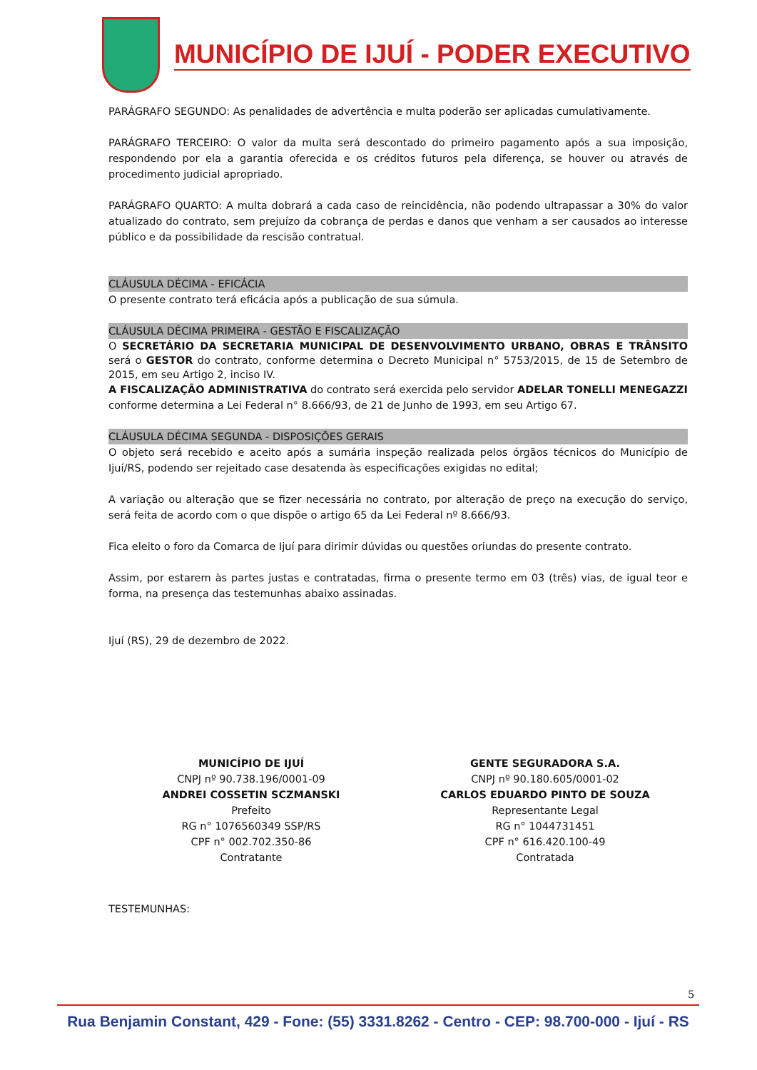MUNICÍPIO DE IJUÍ - PODER EXECUTIVO
PARÁGRAFO SEGUNDO: As penalidades de advertência e multa poderão ser aplicadas cumulativamente.
PARÁGRAFO TERCEIRO: O valor da multa será descontado do primeiro pagamento após a sua imposição, respondendo por ela a garantia oferecida e os créditos futuros pela diferença, se houver ou através de procedimento judicial apropriado.
PARÁGRAFO QUARTO: A multa dobrará a cada caso de reincidência, não podendo ultrapassar a 30% do valor atualizado do contrato, sem prejuízo da cobrança de perdas e danos que venham a ser causados ao interesse público e da possibilidade da rescisão contratual.
CLÁUSULA DÉCIMA - EFICÁCIA
O presente contrato terá eficácia após a publicação de sua súmula.
CLÁUSULA DÉCIMA PRIMEIRA - GESTÃO E FISCALIZAÇÃO
O SECRETÁRIO DA SECRETARIA MUNICIPAL DE DESENVOLVIMENTO URBANO, OBRAS E TRÂNSITO será o GESTOR do contrato, conforme determina o Decreto Municipal n° 5753/2015, de 15 de Setembro de 2015, em seu Artigo 2, inciso IV.
A FISCALIZAÇÃO ADMINISTRATIVA do contrato será exercida pelo servidor ADELAR TONELLI MENEGAZZI conforme determina a Lei Federal n° 8.666/93, de 21 de Junho de 1993, em seu Artigo 67.
CLÁUSULA DÉCIMA SEGUNDA - DISPOSIÇÕES GERAIS
O objeto será recebido e aceito após a sumária inspeção realizada pelos órgãos técnicos do Município de Ijuí/RS, podendo ser rejeitado case desatenda às especificações exigidas no edital;
A variação ou alteração que se fizer necessária no contrato, por alteração de preço na execução do serviço, será feita de acordo com o que dispõe o artigo 65 da Lei Federal nº 8.666/93.
Fica eleito o foro da Comarca de Ijuí para dirimir dúvidas ou questões oriundas do presente contrato.
Assim, por estarem às partes justas e contratadas, firma o presente termo em 03 (três) vias, de igual teor e forma, na presença das testemunhas abaixo assinadas.
Ijuí (RS), 29 de dezembro de 2022.
MUNICÍPIO DE IJUÍ
CNPJ nº 90.738.196/0001-09
ANDREI COSSETIN SCZMANSKI
Prefeito
RG n° 1076560349 SSP/RS
CPF n° 002.702.350-86
Contratante
GENTE SEGURADORA S.A.
CNPJ nº 90.180.605/0001-02
CARLOS EDUARDO PINTO DE SOUZA
Representante Legal
RG n° 1044731451
CPF n° 616.420.100-49
Contratada
TESTEMUNHAS:
5
Rua Benjamin Constant, 429 - Fone: (55) 3331.8262 - Centro - CEP: 98.700-000 - Ijuí - RS